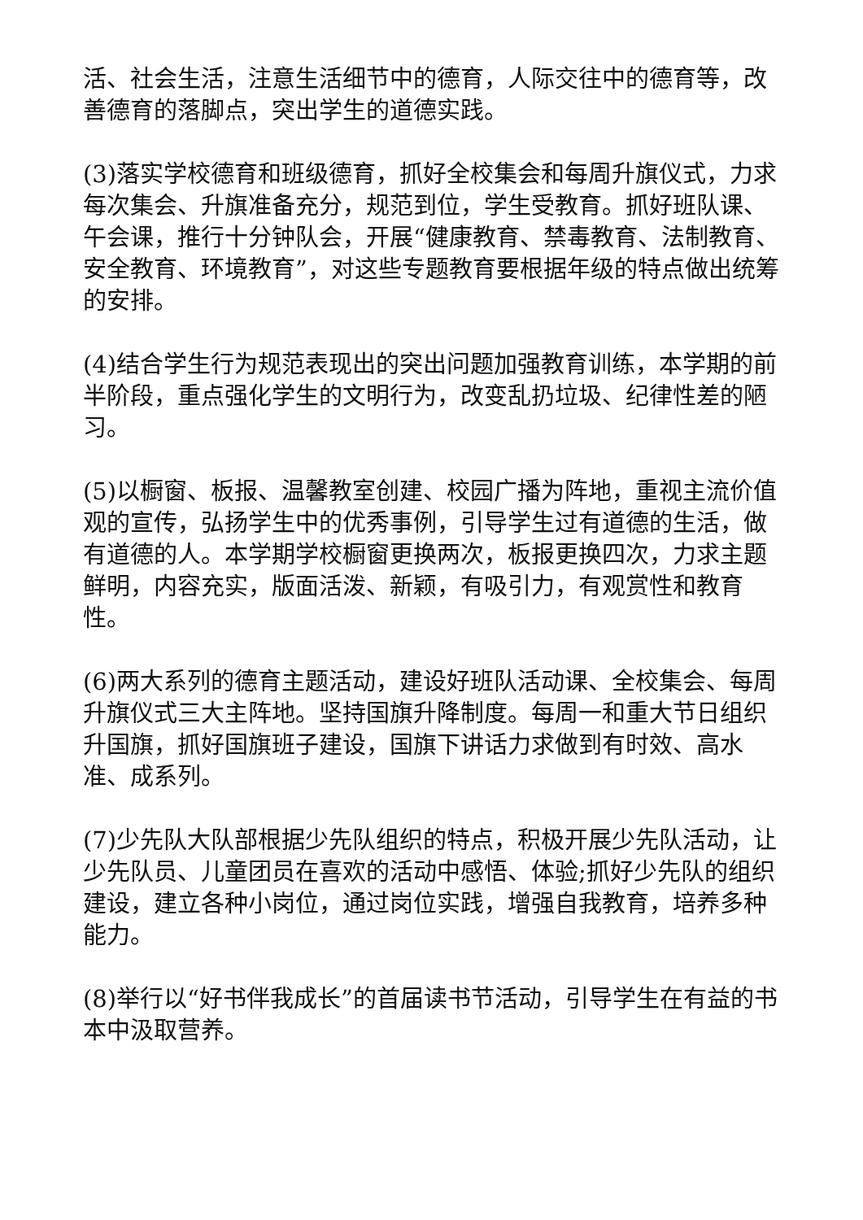活、社会生活，注意生活细节中的德育，人际交往中的德育等，改善德育的落脚点，突出学生的道德实践。
(3)落实学校德育和班级德育，抓好全校集会和每周升旗仪式，力求每次集会、升旗准备充分，规范到位，学生受教育。抓好班队课、午会课，推行十分钟队会，开展“健康教育、禁毒教育、法制教育、安全教育、环境教育”，对这些专题教育要根据年级的特点做出统筹的安排。
(4)结合学生行为规范表现出的突出问题加强教育训练，本学期的前半阶段，重点强化学生的文明行为，改变乱扔垃圾、纪律性差的陋习。
(5)以橱窗、板报、温馨教室创建、校园广播为阵地，重视主流价值观的宣传，弘扬学生中的优秀事例，引导学生过有道德的生活，做有道德的人。本学期学校橱窗更换两次，板报更换四次，力求主题鲜明，内容充实，版面活泼、新颖，有吸引力，有观赏性和教育性。
(6)两大系列的德育主题活动，建设好班队活动课、全校集会、每周升旗仪式三大主阵地。坚持国旗升降制度。每周一和重大节日组织升国旗，抓好国旗班子建设，国旗下讲话力求做到有时效、高水准、成系列。
(7)少先队大队部根据少先队组织的特点，积极开展少先队活动，让少先队员、儿童团员在喜欢的活动中感悟、体验;抓好少先队的组织建设，建立各种小岗位，通过岗位实践，增强自我教育，培养多种能力。
(8)举行以“好书伴我成长”的首届读书节活动，引导学生在有益的书本中汲取营养。